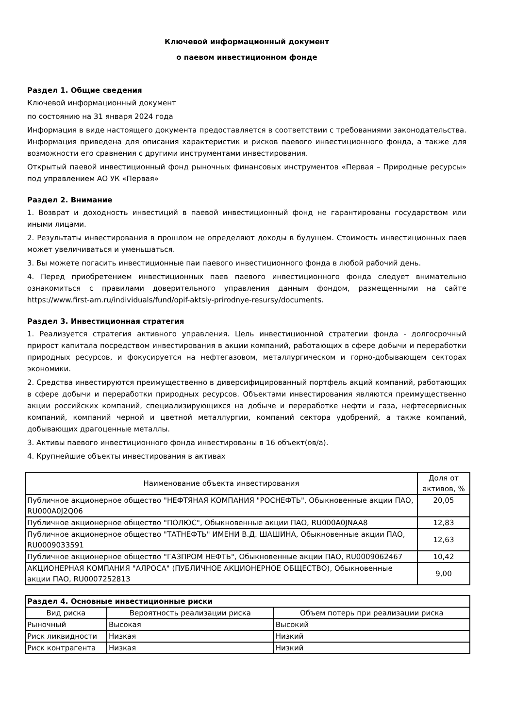Ключевой информационный документ
о паевом инвестиционном фонде
Раздел 1. Общие сведения
Ключевой информационный документ
по состоянию на 31 января 2024 года
Информация в виде настоящего документа предоставляется в соответствии с требованиями законодательства. Информация приведена для описания характеристик и рисков паевого инвестиционного фонда, а также для возможности его сравнения с другими инструментами инвестирования.
Открытый паевой инвестиционный фонд рыночных финансовых инструментов «Первая – Природные ресурсы» под управлением АО УК «Первая»
Раздел 2. Внимание
1. Возврат и доходность инвестиций в паевой инвестиционный фонд не гарантированы государством или иными лицами.
2. Результаты инвестирования в прошлом не определяют доходы в будущем. Стоимость инвестиционных паев может увеличиваться и уменьшаться.
3. Вы можете погасить инвестиционные паи паевого инвестиционного фонда в любой рабочий день.
4. Перед приобретением инвестиционных паев паевого инвестиционного фонда следует внимательно ознакомиться с правилами доверительного управления данным фондом, размещенными на сайте https://www.first-am.ru/individuals/fund/opif-aktsiy-prirodnye-resursy/documents.
Раздел 3. Инвестиционная стратегия
1. Реализуется стратегия активного управления. Цель инвестиционной стратегии фонда - долгосрочный прирост капитала посредством инвестирования в акции компаний, работающих в сфере добычи и переработки природных ресурсов, и фокусируется на нефтегазовом, металлургическом и горно-добывающем секторах экономики.
2. Средства инвестируются преимущественно в диверсифицированный портфель акций компаний, работающих в сфере добычи и переработки природных ресурсов. Объектами инвестирования являются преимущественно акции российских компаний, специализирующихся на добыче и переработке нефти и газа, нефтесервисных компаний, компаний черной и цветной металлургии, компаний сектора удобрений, а также компаний, добывающих драгоценные металлы.
3. Активы паевого инвестиционного фонда инвестированы в 16 объект(ов/а).
4. Крупнейшие объекты инвестирования в активах
| Наименование объекта инвестирования | Доля от активов, % |
| --- | --- |
| Публичное акционерное общество "НЕФТЯНАЯ КОМПАНИЯ "РОСНЕФТЬ", Обыкновенные акции ПАО, RU000A0J2Q06 | 20,05 |
| Публичное акционерное общество "ПОЛЮС", Обыкновенные акции ПАО, RU000A0JNAA8 | 12,83 |
| Публичное акционерное общество "ТАТНЕФТЬ" ИМЕНИ В.Д. ШАШИНА, Обыкновенные акции ПАО, RU0009033591 | 12,63 |
| Публичное акционерное общество "ГАЗПРОМ НЕФТЬ", Обыкновенные акции ПАО, RU0009062467 | 10,42 |
| АКЦИОНЕРНАЯ КОМПАНИЯ "АЛРОСА" (ПУБЛИЧНОЕ АКЦИОНЕРНОЕ ОБЩЕСТВО), Обыкновенные акции ПАО, RU0007252813 | 9,00 |
| Раздел 4. Основные инвестиционные риски | | |
| --- | --- | --- |
| Вид риска | Вероятность реализации риска | Объем потерь при реализации риска |
| Рыночный | Высокая | Высокий |
| Риск ликвидности | Низкая | Низкий |
| Риск контрагента | Низкая | Низкий |